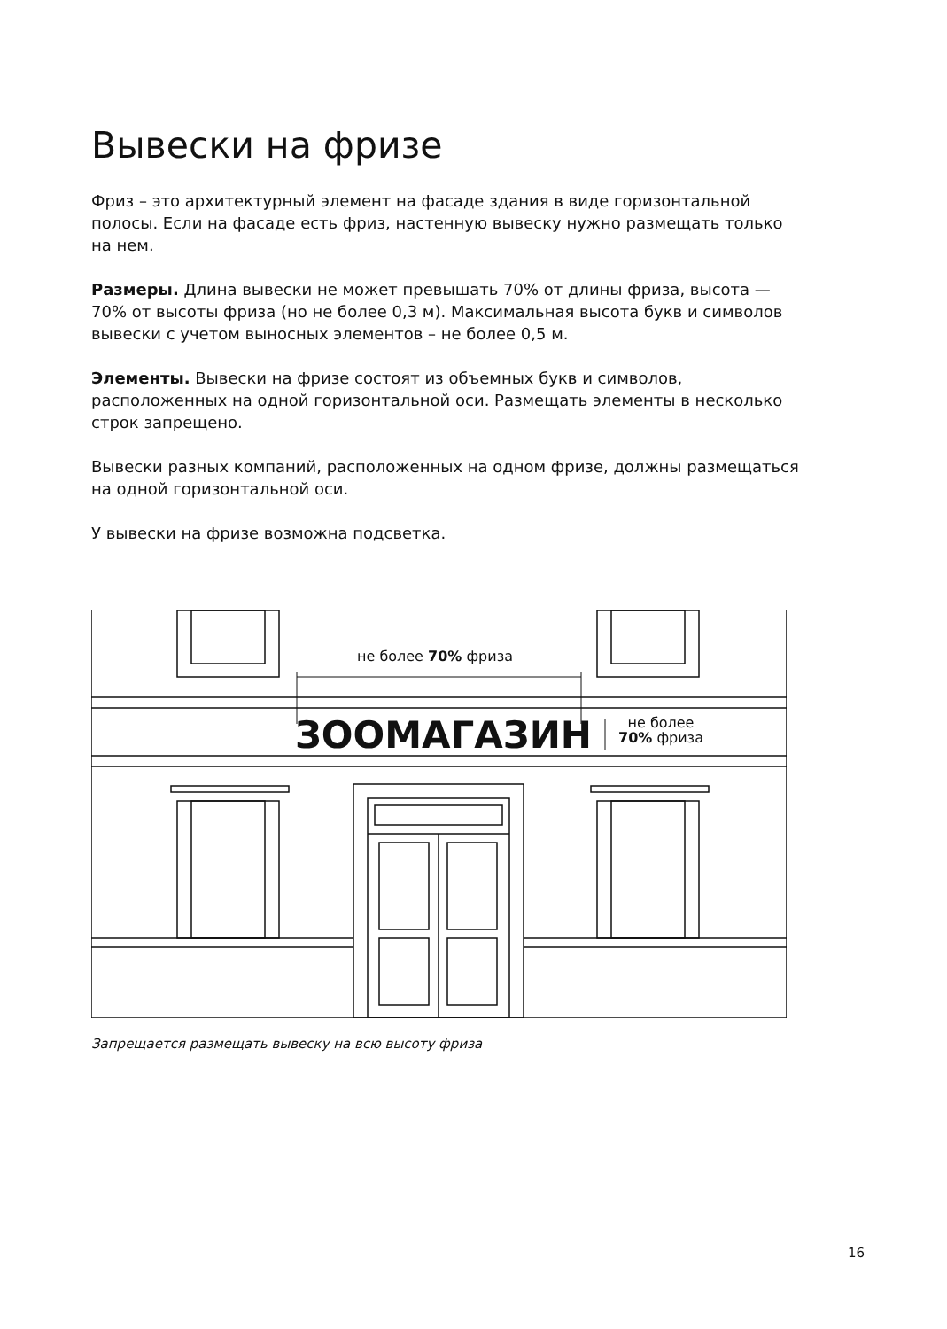Вывески на фризе
Фриз – это архитектурный элемент на фасаде здания в виде горизонтальной полосы. Если на фасаде есть фриз, настенную вывеску нужно размещать только на нем.
Размеры. Длина вывески не может превышать 70% от длины фриза, высота — 70% от высоты фриза (но не более 0,3 м). Максимальная высота букв и символов вывески с учетом выносных элементов – не более 0,5 м.
Элементы. Вывески на фризе состоят из объемных букв и символов, расположенных на одной горизонтальной оси. Размещать элементы в несколько строк запрещено.
Вывески разных компаний, расположенных на одном фризе, должны размещаться на одной горизонтальной оси.
У вывески на фризе возможна подсветка.
не более 70% фриза
ЗООМАГАЗИН
не более
70% фриза
Запрещается размещать вывеску на всю высоту фриза
16